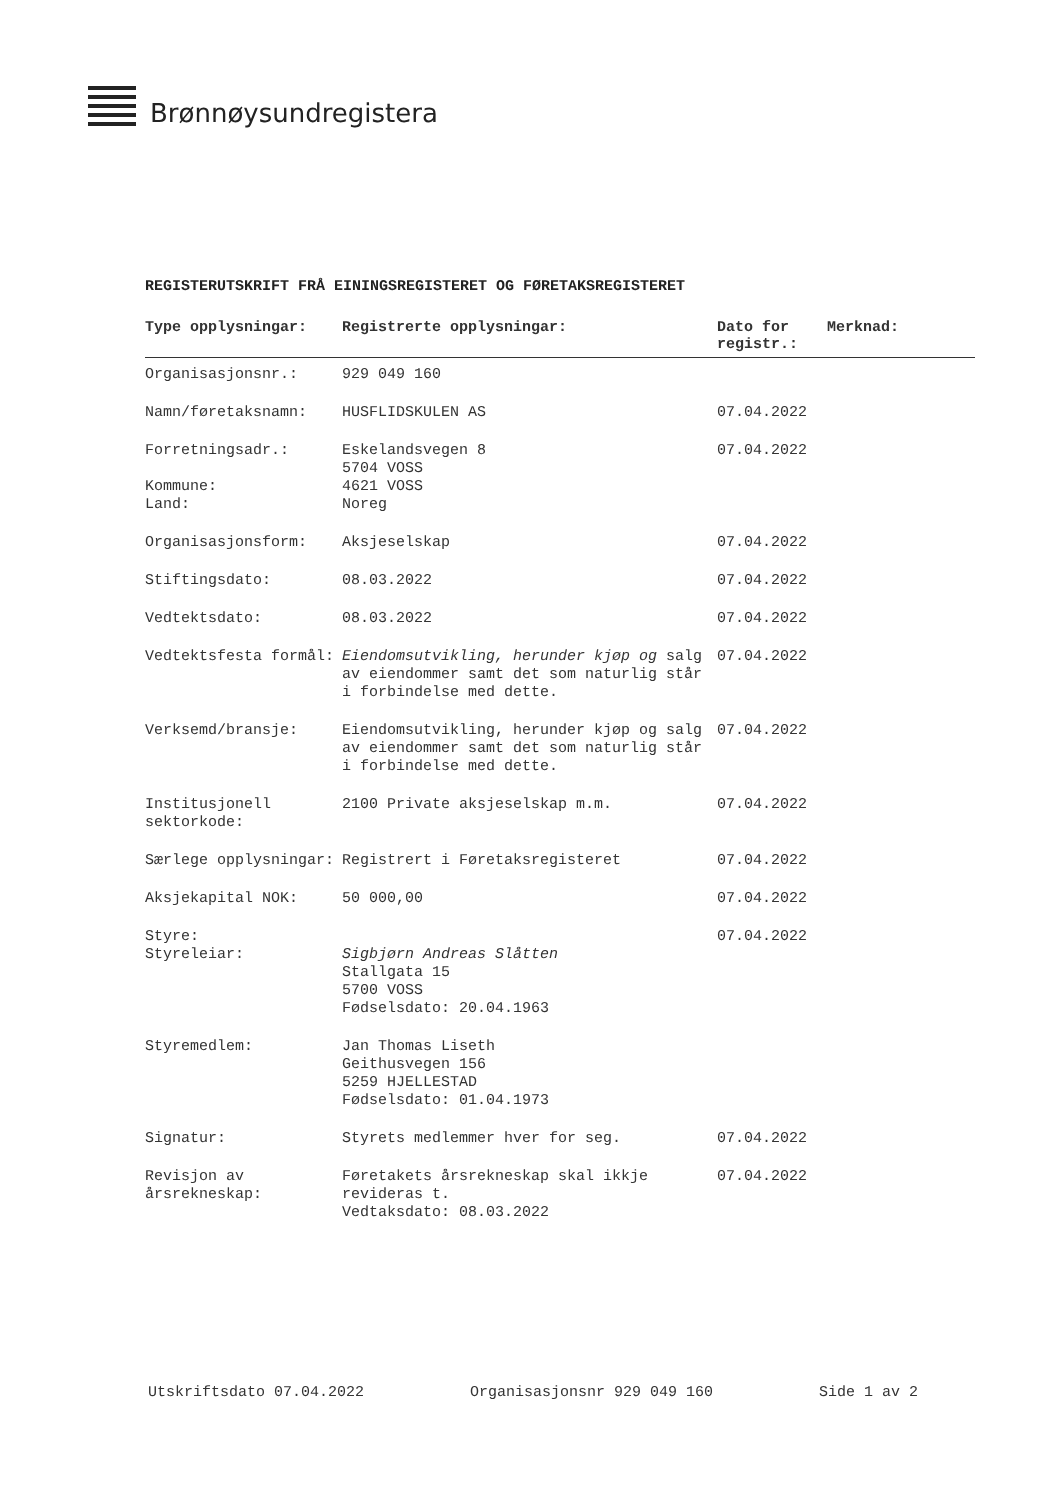Brønnøysundregistera
REGISTERUTSKRIFT FRÅ EININGSREGISTERET OG FØRETAKSREGISTERET
| Type opplysningar: | Registrerte opplysningar: | Dato for registr.: | Merknad: |
| --- | --- | --- | --- |
| Organisasjonsnr.: | 929 049 160 | | |
| Namn/føretaksnamn: | HUSFLIDSKULEN AS | 07.04.2022 | |
| Forretningsadr.: Kommune: Land: | Eskelandsvegen 8 5704 VOSS 4621 VOSS Noreg | 07.04.2022 | |
| Organisasjonsform: | Aksjeselskap | 07.04.2022 | |
| Stiftingsdato: | 08.03.2022 | 07.04.2022 | |
| Vedtektsdato: | 08.03.2022 | 07.04.2022 | |
| Vedtektsfesta formål: | Eiendomsutvikling, herunder kjøp og salg av eiendommer samt det som naturlig står i forbindelse med dette. | 07.04.2022 | |
| Verksemd/bransje: | Eiendomsutvikling, herunder kjøp og salg av eiendommer samt det som naturlig står i forbindelse med dette. | 07.04.2022 | |
| Institusjonell sektorkode: | 2100 Private aksjeselskap m.m. | 07.04.2022 | |
| Særlege opplysningar: | Registrert i Føretaksregisteret | 07.04.2022 | |
| Aksjekapital NOK: | 50 000,00 | 07.04.2022 | |
| Styre: Styreleiar: | Sigbjørn Andreas Slåtten Stallgata 15 5700 VOSS Fødselsdato: 20.04.1963 | 07.04.2022 | |
| Styremedlem: | Jan Thomas Liseth Geithusvegen 156 5259 HJELLESTAD Fødselsdato: 01.04.1973 | | |
| Signatur: | Styrets medlemmer hver for seg. | 07.04.2022 | |
| Revisjon av årsrekneskap: | Føretakets årsrekneskap skal ikkje revideras t. Vedtaksdato: 08.03.2022 | 07.04.2022 | |
Utskriftsdato 07.04.2022 Organisasjonsnr 929 049 160 Side 1 av 2